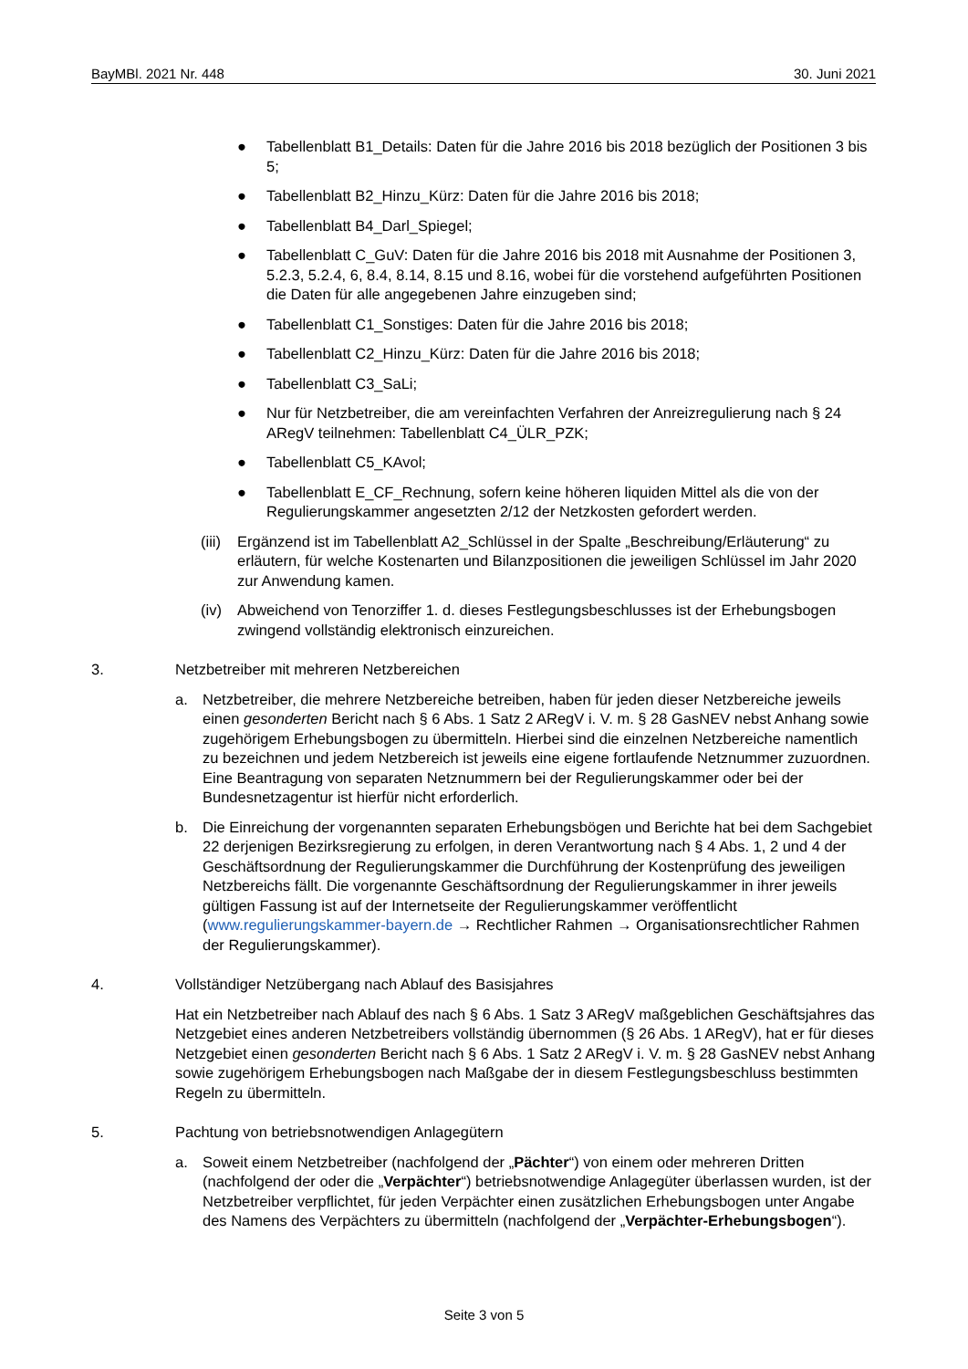BayMBl. 2021 Nr. 448 30. Juni 2021
● Tabellenblatt B1_Details: Daten für die Jahre 2016 bis 2018 bezüglich der Positionen 3 bis 5;
● Tabellenblatt B2_Hinzu_Kürz: Daten für die Jahre 2016 bis 2018;
● Tabellenblatt B4_Darl_Spiegel;
● Tabellenblatt C_GuV: Daten für die Jahre 2016 bis 2018 mit Ausnahme der Positionen 3, 5.2.3, 5.2.4, 6, 8.4, 8.14, 8.15 und 8.16, wobei für die vorstehend aufgeführten Positionen die Daten für alle angegebenen Jahre einzugeben sind;
● Tabellenblatt C1_Sonstiges: Daten für die Jahre 2016 bis 2018;
● Tabellenblatt C2_Hinzu_Kürz: Daten für die Jahre 2016 bis 2018;
● Tabellenblatt C3_SaLi;
● Nur für Netzbetreiber, die am vereinfachten Verfahren der Anreizregulierung nach § 24 ARegV teilnehmen: Tabellenblatt C4_ÜLR_PZK;
● Tabellenblatt C5_KAvol;
● Tabellenblatt E_CF_Rechnung, sofern keine höheren liquiden Mittel als die von der Regulierungskammer angesetzten 2/12 der Netzkosten gefordert werden.
(iii) Ergänzend ist im Tabellenblatt A2_Schlüssel in der Spalte „Beschreibung/Erläuterung“ zu erläutern, für welche Kostenarten und Bilanzpositionen die jeweiligen Schlüssel im Jahr 2020 zur Anwendung kamen.
(iv) Abweichend von Tenorziffer 1. d. dieses Festlegungsbeschlusses ist der Erhebungsbogen zwingend vollständig elektronisch einzureichen.
3. Netzbetreiber mit mehreren Netzbereichen
a. Netzbetreiber, die mehrere Netzbereiche betreiben, haben für jeden dieser Netzbereiche jeweils einen gesonderten Bericht nach § 6 Abs. 1 Satz 2 ARegV i. V. m. § 28 GasNEV nebst Anhang sowie zugehörigem Erhebungsbogen zu übermitteln. Hierbei sind die einzelnen Netzbereiche namentlich zu bezeichnen und jedem Netzbereich ist jeweils eine eigene fortlaufende Netznummer zuzuordnen. Eine Beantragung von separaten Netznummern bei der Regulierungskammer oder bei der Bundesnetzagentur ist hierfür nicht erforderlich.
b. Die Einreichung der vorgenannten separaten Erhebungsbögen und Berichte hat bei dem Sachgebiet 22 derjenigen Bezirksregierung zu erfolgen, in deren Verantwortung nach § 4 Abs. 1, 2 und 4 der Geschäftsordnung der Regulierungskammer die Durchführung der Kostenprüfung des jeweiligen Netzbereichs fällt. Die vorgenannte Geschäftsordnung der Regulierungskammer in ihrer jeweils gültigen Fassung ist auf der Internetseite der Regulierungskammer veröffentlicht (www.regulierungskammer-bayern.de → Rechtlicher Rahmen → Organisationsrechtlicher Rahmen der Regulierungskammer).
4. Vollständiger Netzübergang nach Ablauf des Basisjahres
Hat ein Netzbetreiber nach Ablauf des nach § 6 Abs. 1 Satz 3 ARegV maßgeblichen Geschäftsjahres das Netzgebiet eines anderen Netzbetreibers vollständig übernommen (§ 26 Abs. 1 ARegV), hat er für dieses Netzgebiet einen gesonderten Bericht nach § 6 Abs. 1 Satz 2 ARegV i. V. m. § 28 GasNEV nebst Anhang sowie zugehörigem Erhebungsbogen nach Maßgabe der in diesem Festlegungsbeschluss bestimmten Regeln zu übermitteln.
5. Pachtung von betriebsnotwendigen Anlagegütern
a. Soweit einem Netzbetreiber (nachfolgend der „Pächter“) von einem oder mehreren Dritten (nachfolgend der oder die „Verpächter“) betriebsnotwendige Anlagegüter überlassen wurden, ist der Netzbetreiber verpflichtet, für jeden Verpächter einen zusätzlichen Erhebungsbogen unter Angabe des Namens des Verpächters zu übermitteln (nachfolgend der „Verpächter-Erhebungsbogen“).
Seite 3 von 5